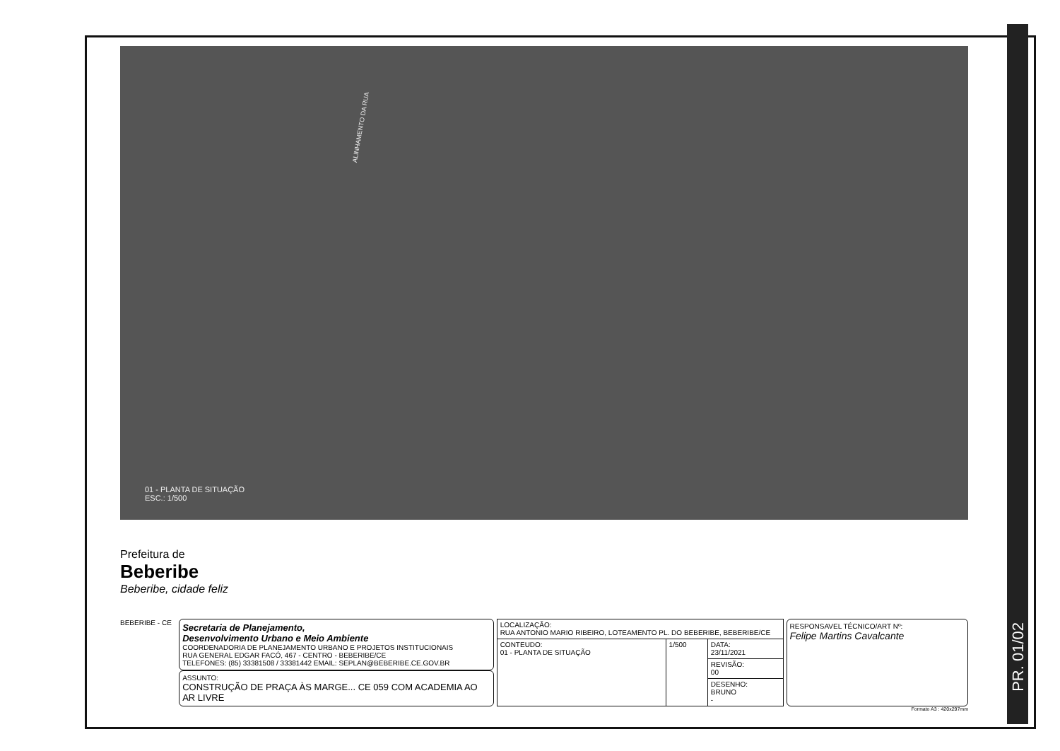PR. 01/02
ALINHAMENTO DA RUA
01 - PLANTA DE SITUAÇÃO
ESC.: 1/500
Prefeitura de
Beberibe
Beberibe, cidade feliz
BEBERIBE - CE
Secretaria de Planejamento,
Desenvolvimento Urbano e Meio Ambiente
COORDENADORIA DE PLANEJAMENTO URBANO E PROJETOS INSTITUCIONAIS
RUA GENERAL EDGAR FACÓ, 467 - CENTRO - BEBERIBE/CE
TELEFONES: (85) 33381508 / 33381442 EMAIL: SEPLAN@BEBERIBE.CE.GOV.BR
ASSUNTO:
CONSTRUÇÃO DE PRAÇA ÀS MARGE... CE 059 COM ACADEMIA AO AR LIVRE
| LOCALIZAÇÃO: RUA ANTONIO MARIO RIBEIRO, LOTEAMENTO PL. DO BEBERIBE, BEBERIBE/CE | | |
| CONTEUDO: 01 - PLANTA DE SITUAÇÃO | 1/500 | DATA: 23/11/2021 |
| | | REVISÃO: 00 |
| | | DESENHO: BRUNO - |
RESPONSAVEL TÉCNICO/ART Nº:
Felipe Martins Cavalcante
Formato A3 : 420x297mm